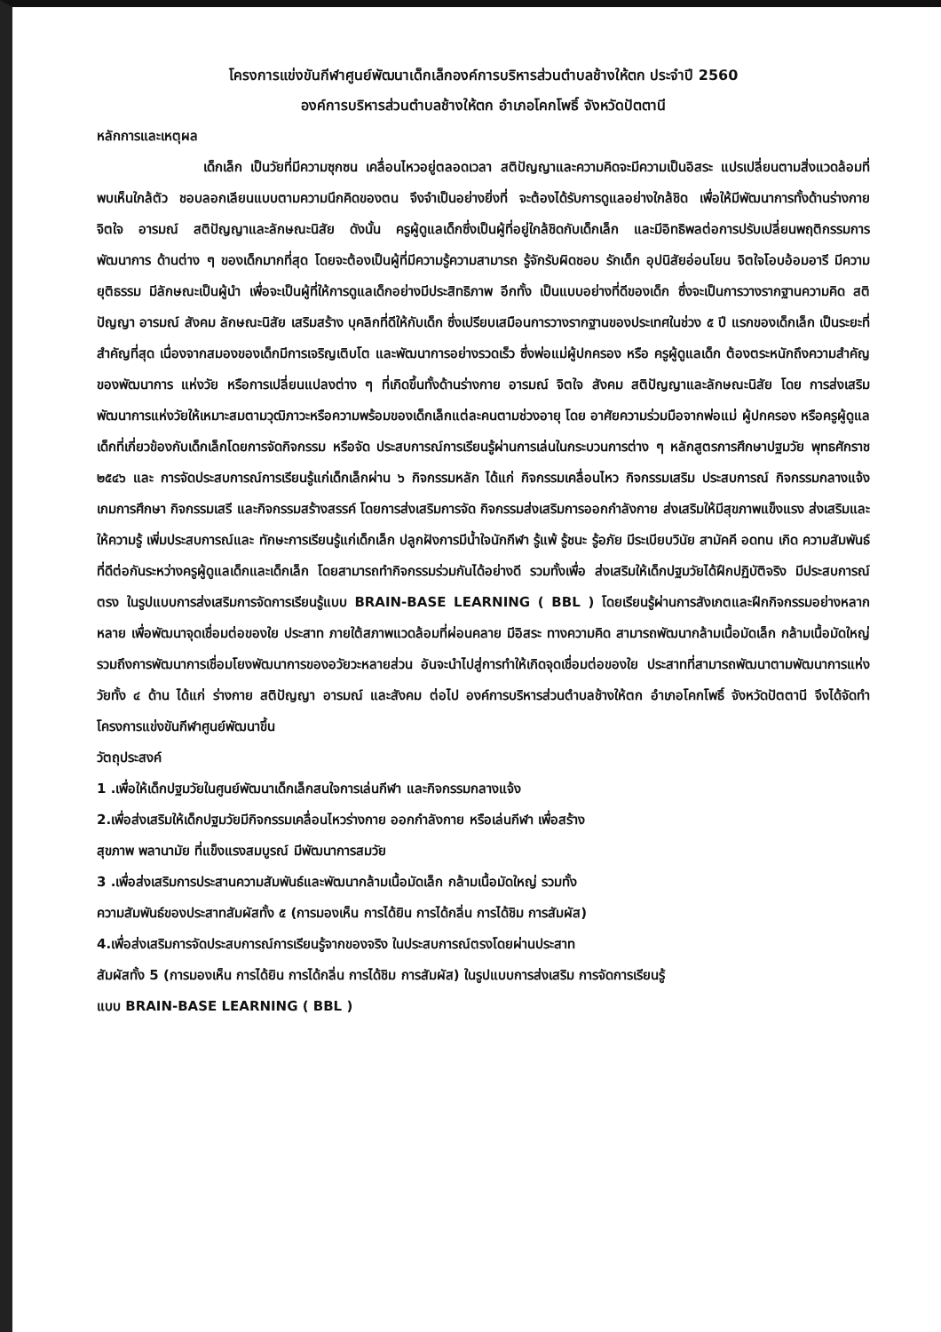โครงการแข่งขันกีฬาศูนย์พัฒนาเด็กเล็กองค์การบริหารส่วนตำบลช้างให้ตก ประจำปี 2560
องค์การบริหารส่วนตำบลช้างให้ตก อำเภอโคกโพธิ์ จังหวัดปัตตานี
หลักการและเหตุผล
เด็กเล็ก เป็นวัยที่มีความซุกซน เคลื่อนไหวอยู่ตลอดเวลา สติปัญญาและความคิดจะมีความเป็นอิสระ แปรเปลี่ยนตามสิ่งแวดล้อมที่พบเห็นใกล้ตัว ชอบลอกเลียนแบบตามความนึกคิดของตน จึงจำเป็นอย่างยิ่งที่ จะต้องได้รับการดูแลอย่างใกล้ชิด เพื่อให้มีพัฒนาการทั้งด้านร่างกาย จิตใจ อารมณ์ สติปัญญาและลักษณะนิสัย ดังนั้น ครูผู้ดูแลเด็กซึ่งเป็นผู้ที่อยู่ใกล้ชิดกับเด็กเล็ก และมีอิทธิพลต่อการปรับเปลี่ยนพฤติกรรมการพัฒนาการ ด้านต่าง ๆ ของเด็กมากที่สุด โดยจะต้องเป็นผู้ที่มีความรู้ความสามารถ รู้จักรับผิดชอบ รักเด็ก อุปนิสัยอ่อนโยน จิตใจโอบอ้อมอารี มีความยุติธรรม มีลักษณะเป็นผู้นำ เพื่อจะเป็นผู้ที่ให้การดูแลเด็กอย่างมีประสิทธิภาพ อีกทั้ง เป็นแบบอย่างที่ดีของเด็ก ซึ่งจะเป็นการวางรากฐานความคิด สติปัญญา อารมณ์ สังคม ลักษณะนิสัย เสริมสร้าง บุคลิกที่ดีให้กับเด็ก ซึ่งเปรียบเสมือนการวางรากฐานของประเทศในช่วง ๕ ปี แรกของเด็กเล็ก เป็นระยะที่สำคัญที่สุด เนื่องจากสมองของเด็กมีการเจริญเติบโต และพัฒนาการอย่างรวดเร็ว ซึ่งพ่อแม่ผู้ปกครอง หรือ ครูผู้ดูแลเด็ก ต้องตระหนักถึงความสำคัญของพัฒนาการ แห่งวัย หรือการเปลี่ยนแปลงต่าง ๆ ที่เกิดขึ้นทั้งด้านร่างกาย อารมณ์ จิตใจ สังคม สติปัญญาและลักษณะนิสัย โดย การส่งเสริมพัฒนาการแห่งวัยให้เหมาะสมตามวุฒิภาวะหรือความพร้อมของเด็กเล็กแต่ละคนตามช่วงอายุ โดย อาศัยความร่วมมือจากพ่อแม่ ผู้ปกครอง หรือครูผู้ดูแลเด็กที่เกี่ยวข้องกับเด็กเล็กโดยการจัดกิจกรรม หรือจัด ประสบการณ์การเรียนรู้ผ่านการเล่นในกระบวนการต่าง ๆ หลักสูตรการศึกษาปฐมวัย พุทธศักราช ๒๕๔๖ และ การจัดประสบการณ์การเรียนรู้แก่เด็กเล็กผ่าน ๖ กิจกรรมหลัก ได้แก่ กิจกรรมเคลื่อนไหว กิจกรรมเสริม ประสบการณ์ กิจกรรมกลางแจ้ง เกมการศึกษา กิจกรรมเสรี และกิจกรรมสร้างสรรค์ โดยการส่งเสริมการจัด กิจกรรมส่งเสริมการออกกำลังกาย ส่งเสริมให้มีสุขภาพแข็งแรง ส่งเสริมและให้ความรู้ เพิ่มประสบการณ์และ ทักษะการเรียนรู้แก่เด็กเล็ก ปลูกฝังการมีน้ำใจนักกีฬา รู้แพ้ รู้ชนะ รู้อภัย มีระเบียบวินัย สามัคคี อดทน เกิด ความสัมพันธ์ที่ดีต่อกันระหว่างครูผู้ดูแลเด็กและเด็กเล็ก โดยสามารถทำกิจกรรมร่วมกันได้อย่างดี รวมทั้งเพื่อ ส่งเสริมให้เด็กปฐมวัยได้ฝึกปฏิบัติจริง มีประสบการณ์ตรง ในรูปแบบการส่งเสริมการจัดการเรียนรู้แบบ BRAIN-BASE LEARNING ( BBL ) โดยเรียนรู้ผ่านการสังเกตและฝึกกิจกรรมอย่างหลากหลาย เพื่อพัฒนาจุดเชื่อมต่อของใย ประสาท ภายใต้สภาพแวดล้อมที่ผ่อนคลาย มีอิสระ ทางความคิด สามารถพัฒนากล้ามเนื้อมัดเล็ก กล้ามเนื้อมัดใหญ่ รวมถึงการพัฒนาการเชื่อมโยงพัฒนาการของอวัยวะหลายส่วน อันจะนำไปสู่การทำให้เกิดจุดเชื่อมต่อของใย ประสาทที่สามารถพัฒนาตามพัฒนาการแห่งวัยทั้ง ๔ ด้าน ได้แก่ ร่างกาย สติปัญญา อารมณ์ และสังคม ต่อไป องค์การบริหารส่วนตำบลช้างให้ตก อำเภอโคกโพธิ์ จังหวัดปัตตานี จึงได้จัดทำโครงการแข่งขันกีฬาศูนย์พัฒนาขึ้น
วัตถุประสงค์
1 .เพื่อให้เด็กปฐมวัยในศูนย์พัฒนาเด็กเล็กสนใจการเล่นกีฬา และกิจกรรมกลางแจ้ง
2.เพื่อส่งเสริมให้เด็กปฐมวัยมีกิจกรรมเคลื่อนไหวร่างกาย ออกกำลังกาย หรือเล่นกีฬา เพื่อสร้าง
สุขภาพ พลานามัย ที่แข็งแรงสมบูรณ์ มีพัฒนาการสมวัย
3 .เพื่อส่งเสริมการประสานความสัมพันธ์และพัฒนากล้ามเนื้อมัดเล็ก กล้ามเนื้อมัดใหญ่ รวมทั้ง
ความสัมพันธ์ของประสาทสัมผัสทั้ง ๕ (การมองเห็น การได้ยิน การได้กลิ่น การได้ชิม การสัมผัส)
4.เพื่อส่งเสริมการจัดประสบการณ์การเรียนรู้จากของจริง ในประสบการณ์ตรงโดยผ่านประสาท
สัมผัสทั้ง 5 (การมองเห็น การได้ยิน การได้กลิ่น การได้ชิม การสัมผัส) ในรูปแบบการส่งเสริม การจัดการเรียนรู้
แบบ BRAIN-BASE LEARNING ( BBL )